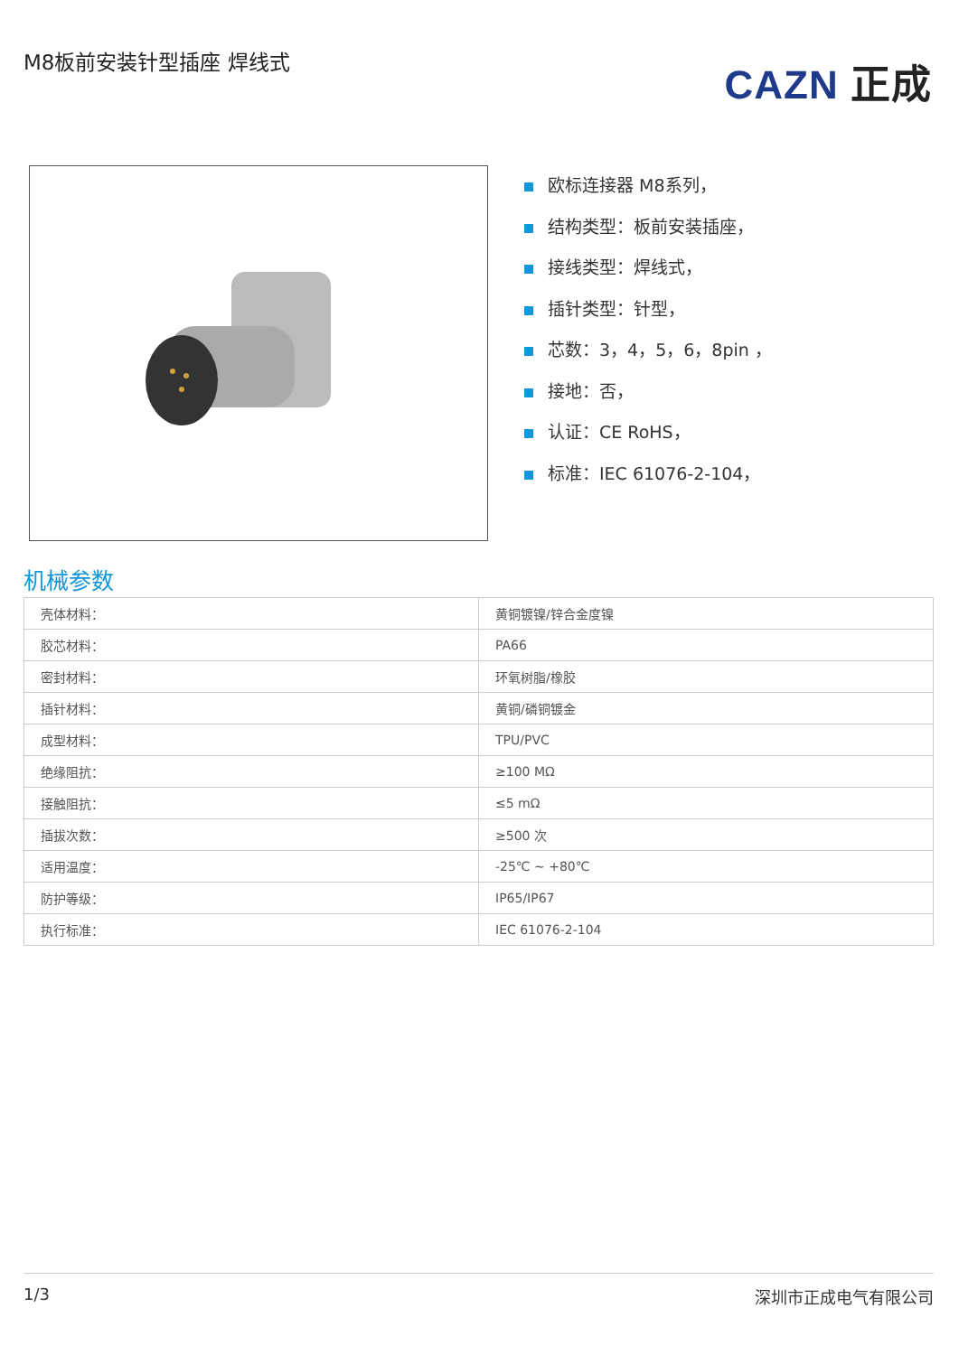M8板前安装针型插座 焊线式
CAZN 正成
欧标连接器 M8系列，
结构类型：板前安装插座，
接线类型：焊线式，
插针类型：针型，
芯数：3，4，5，6，8pin ，
接地：否，
认证：CE RoHS，
标准：IEC 61076-2-104，
机械参数
| 壳体材料： | 黄铜镀镍/锌合金度镍 |
| 胶芯材料： | PA66 |
| 密封材料： | 环氧树脂/橡胶 |
| 插针材料： | 黄铜/磷铜镀金 |
| 成型材料： | TPU/PVC |
| 绝缘阻抗： | ≥100 MΩ |
| 接触阻抗： | ≤5 mΩ |
| 插拔次数： | ≥500 次 |
| 适用温度： | -25℃ ~ +80℃ |
| 防护等级： | IP65/IP67 |
| 执行标准： | IEC 61076-2-104 |
1/3 深圳市正成电气有限公司